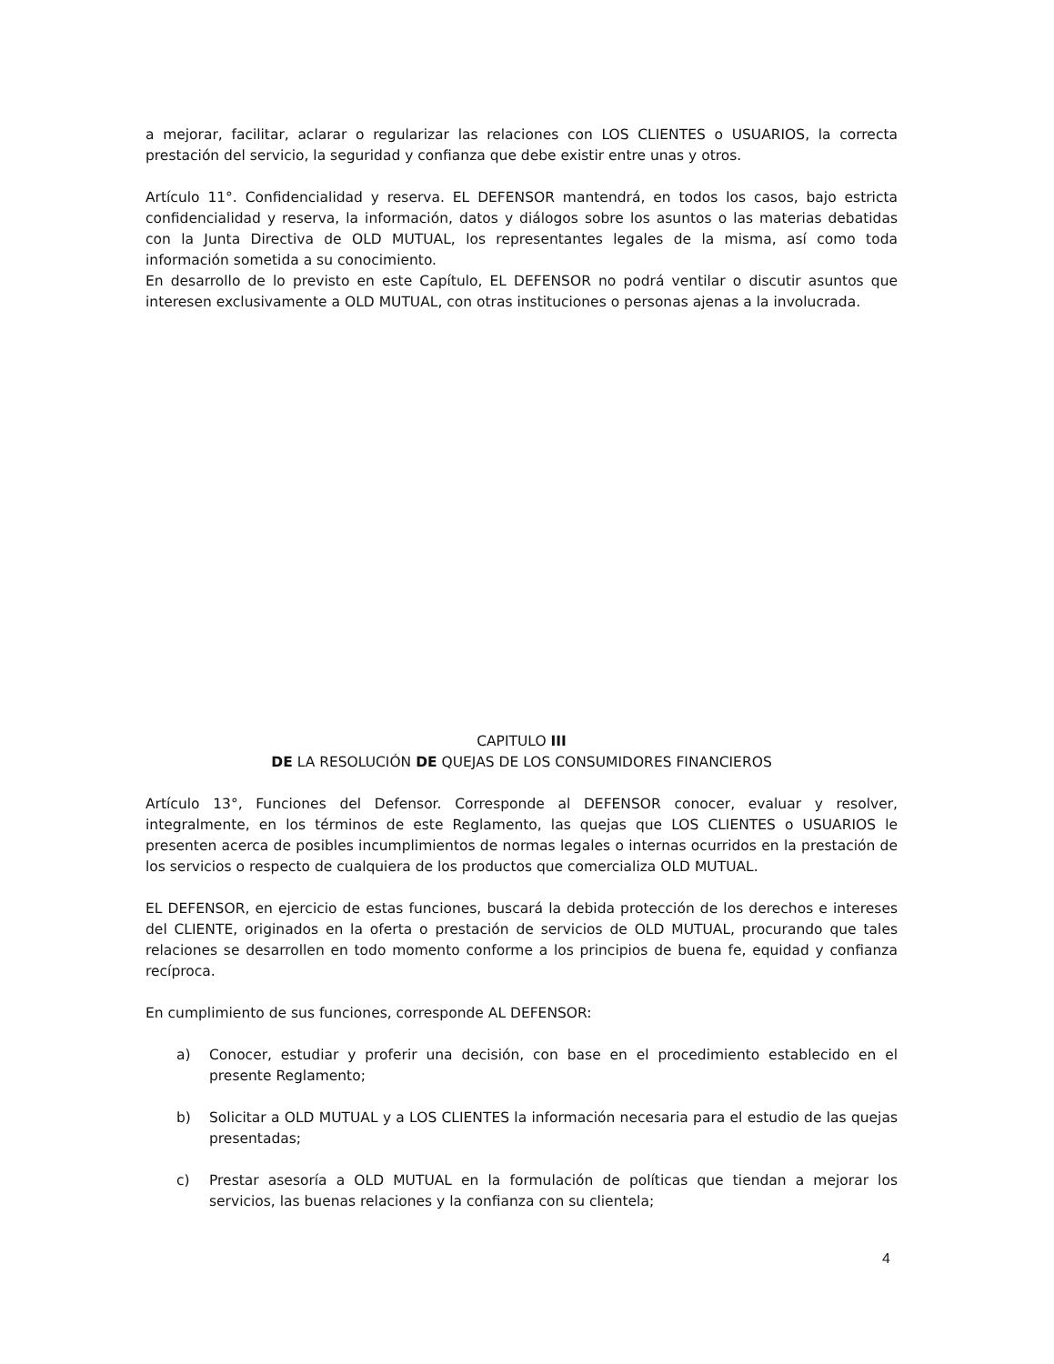a mejorar, facilitar, aclarar o regularizar las relaciones con LOS CLIENTES o USUARIOS, la correcta prestación del servicio, la seguridad y confianza que debe existir entre unas y otros.
Artículo 11°. Confidencialidad y reserva. EL DEFENSOR mantendrá, en todos los casos, bajo estricta confidencialidad y reserva, la información, datos y diálogos sobre los asuntos o las materias debatidas con la Junta Directiva de OLD MUTUAL, los representantes legales de la misma, así como toda información sometida a su conocimiento.
En desarrollo de lo previsto en este Capítulo, EL DEFENSOR no podrá ventilar o discutir asuntos que interesen exclusivamente a OLD MUTUAL, con otras instituciones o personas ajenas a la involucrada.
CAPITULO III
DE LA RESOLUCIÓN DE QUEJAS DE LOS CONSUMIDORES FINANCIEROS
Artículo 13°, Funciones del Defensor. Corresponde al DEFENSOR conocer, evaluar y resolver, integralmente, en los términos de este Reglamento, las quejas que LOS CLIENTES o USUARIOS le presenten acerca de posibles incumplimientos de normas legales o internas ocurridos en la prestación de los servicios o respecto de cualquiera de los productos que comercializa OLD MUTUAL.
EL DEFENSOR, en ejercicio de estas funciones, buscará la debida protección de los derechos e intereses del CLIENTE, originados en la oferta o prestación de servicios de OLD MUTUAL, procurando que tales relaciones se desarrollen en todo momento conforme a los principios de buena fe, equidad y confianza recíproca.
En cumplimiento de sus funciones, corresponde AL DEFENSOR:
a) Conocer, estudiar y proferir una decisión, con base en el procedimiento establecido en el presente Reglamento;
b) Solicitar a OLD MUTUAL y a LOS CLIENTES la información necesaria para el estudio de las quejas presentadas;
c) Prestar asesoría a OLD MUTUAL en la formulación de políticas que tiendan a mejorar los servicios, las buenas relaciones y la confianza con su clientela;
4